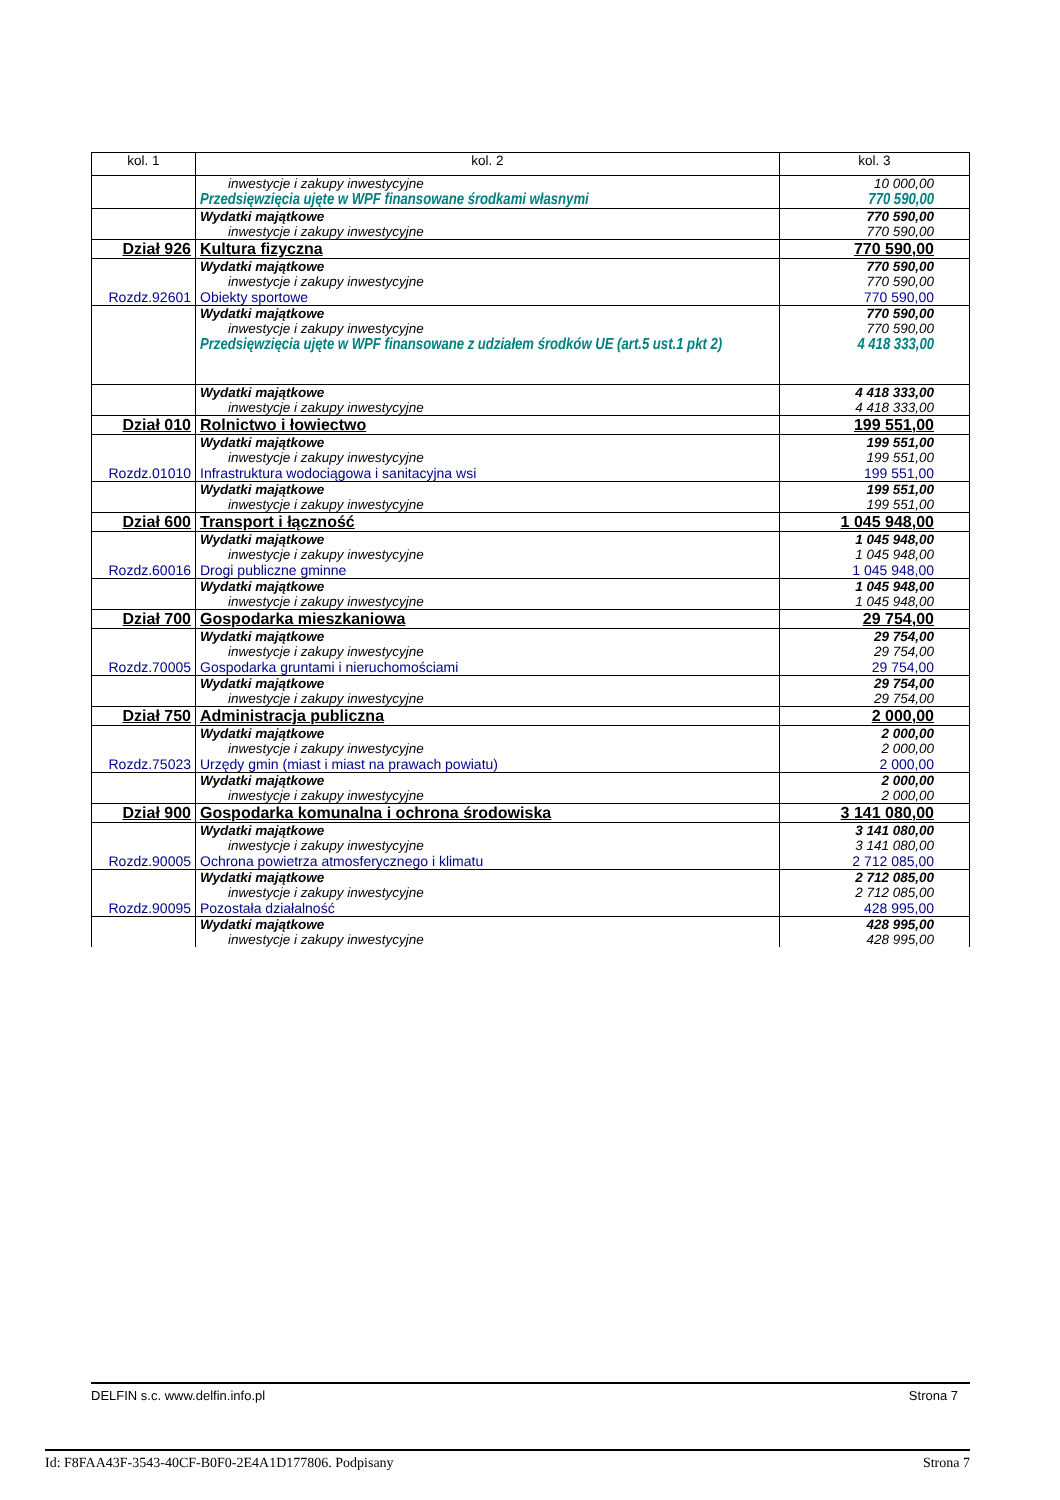| kol. 1 | kol. 2 | kol. 3 |
| --- | --- | --- |
| | inwestycje i zakupy inwestycyjne Przedsięwzięcia ujęte w WPF finansowane środkami własnymi | 10 000,00 770 590,00 |
| | Wydatki majątkowe inwestycje i zakupy inwestycyjne | 770 590,00 770 590,00 |
| Dział 926 | Kultura fizyczna | 770 590,00 |
| Rozdz.92601 | Wydatki majątkowe inwestycje i zakupy inwestycyjne Obiekty sportowe | 770 590,00 770 590,00 770 590,00 |
| | Wydatki majątkowe inwestycje i zakupy inwestycyjne Przedsięwzięcia ujęte w WPF finansowane z udziałem środków UE (art.5 ust.1 pkt 2) | 770 590,00 770 590,00 4 418 333,00 |
| | Wydatki majątkowe inwestycje i zakupy inwestycyjne | 4 418 333,00 4 418 333,00 |
| Dział 010 | Rolnictwo i łowiectwo | 199 551,00 |
| Rozdz.01010 | Wydatki majątkowe inwestycje i zakupy inwestycyjne Infrastruktura wodociągowa i sanitacyjna wsi | 199 551,00 199 551,00 199 551,00 |
| | Wydatki majątkowe inwestycje i zakupy inwestycyjne | 199 551,00 199 551,00 |
| Dział 600 | Transport i łączność | 1 045 948,00 |
| Rozdz.60016 | Wydatki majątkowe inwestycje i zakupy inwestycyjne Drogi publiczne gminne | 1 045 948,00 1 045 948,00 1 045 948,00 |
| | Wydatki majątkowe inwestycje i zakupy inwestycyjne | 1 045 948,00 1 045 948,00 |
| Dział 700 | Gospodarka mieszkaniowa | 29 754,00 |
| Rozdz.70005 | Wydatki majątkowe inwestycje i zakupy inwestycyjne Gospodarka gruntami i nieruchomościami | 29 754,00 29 754,00 29 754,00 |
| | Wydatki majątkowe inwestycje i zakupy inwestycyjne | 29 754,00 29 754,00 |
| Dział 750 | Administracja publiczna | 2 000,00 |
| Rozdz.75023 | Wydatki majątkowe inwestycje i zakupy inwestycyjne Urzędy gmin (miast i miast na prawach powiatu) | 2 000,00 2 000,00 2 000,00 |
| | Wydatki majątkowe inwestycje i zakupy inwestycyjne | 2 000,00 2 000,00 |
| Dział 900 | Gospodarka komunalna i ochrona środowiska | 3 141 080,00 |
| Rozdz.90005 | Wydatki majątkowe inwestycje i zakupy inwestycyjne Ochrona powietrza atmosferycznego i klimatu | 3 141 080,00 3 141 080,00 2 712 085,00 |
| Rozdz.90095 | Wydatki majątkowe inwestycje i zakupy inwestycyjne Pozostała działalność | 2 712 085,00 2 712 085,00 428 995,00 |
| | Wydatki majątkowe inwestycje i zakupy inwestycyjne | 428 995,00 428 995,00 |
DELFIN s.c. www.delfin.info.pl Strona 7
Id: F8FAA43F-3543-40CF-B0F0-2E4A1D177806. Podpisany Strona 7